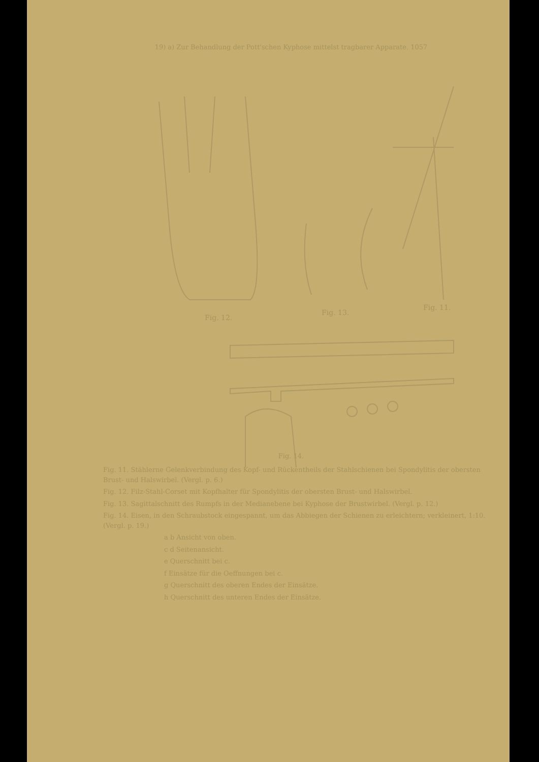19) a) Zur Behandlung der Pott'schen Kyphose mittelst tragbarer Apparate. 1057
Fig. 12.
Fig. 13.
Fig. 11.
Fig. 14.
Fig. 11. Stählerne Gelenkverbindung des Kopf- und Rückentheils der Stahlschienen bei Spondylitis der obersten Brust- und Halswirbel. (Vergl. p. 6.)
Fig. 12. Filz-Stahl-Corset mit Kopfhalter für Spondylitis der obersten Brust- und Halswirbel.
Fig. 13. Sagittalschnitt des Rumpfs in der Medianebene bei Kyphose der Brustwirbel. (Vergl. p. 12.)
Fig. 14. Eisen, in den Schraubstock eingespannt, um das Abbiegen der Schienen zu erleichtern; verkleinert, 1:10. (Vergl. p. 19.)
a b Ansicht von oben.
c d Seitenansicht.
e Querschnitt bei c.
f Einsätze für die Oeffnungen bei c.
g Querschnitt des oberen Endes der Einsätze.
h Querschnitt des unteren Endes der Einsätze.